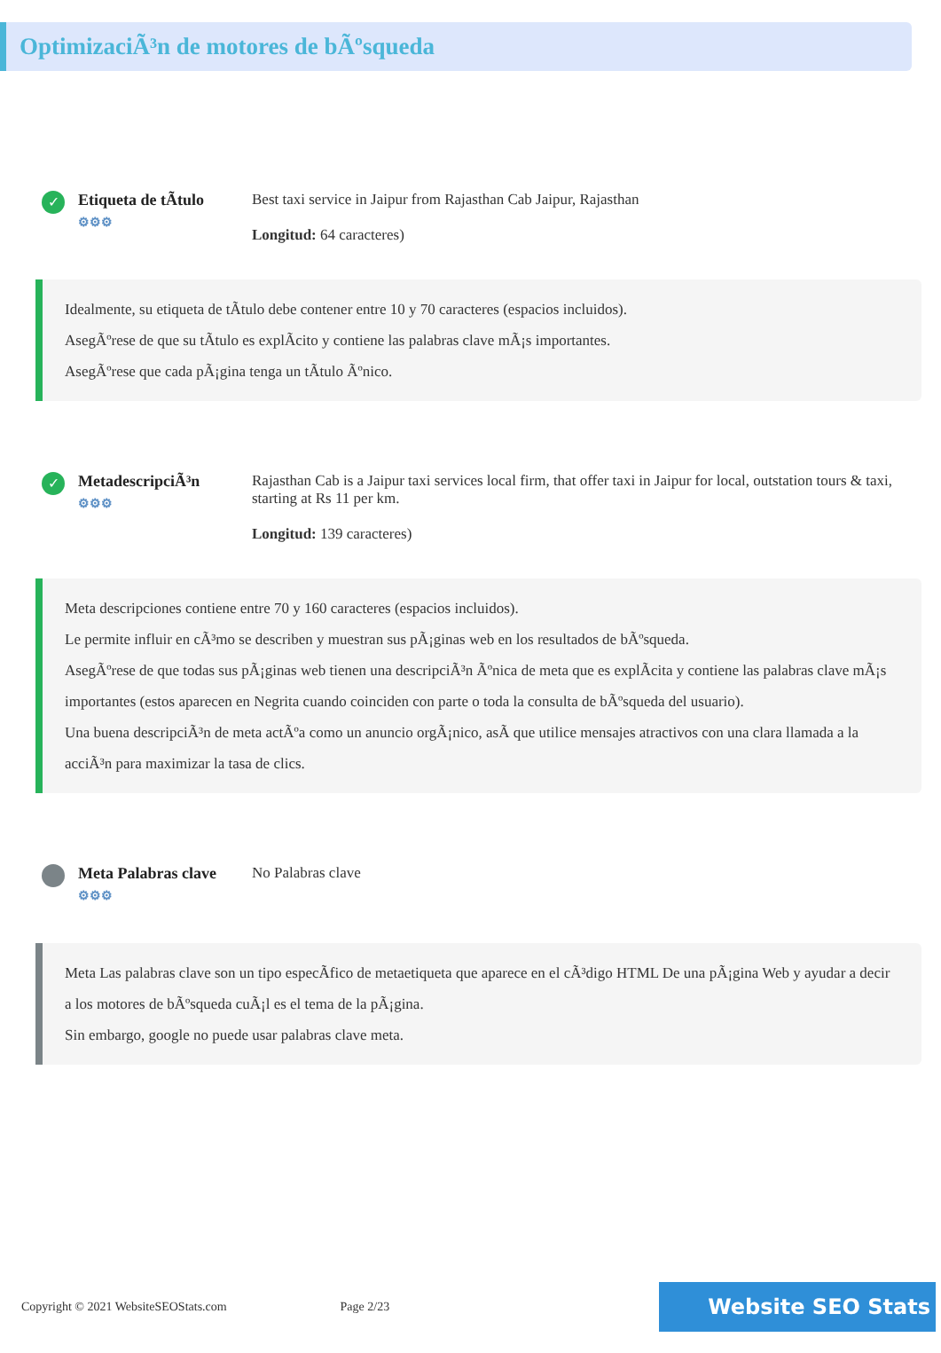OptimizaciÃ³n de motores de bÃºsqueda
✓
Etiqueta de tÃtulo
⚙⚙⚙
Best taxi service in Jaipur from Rajasthan Cab Jaipur, Rajasthan
Longitud: 64 caracteres)
Idealmente, su etiqueta de tÃtulo debe contener entre 10 y 70 caracteres (espacios incluidos).
AsegÃºrese de que su tÃtulo es explÃcito y contiene las palabras clave mÃ¡s importantes.
AsegÃºrese que cada pÃ¡gina tenga un tÃtulo Ãºnico.
✓
MetadescripciÃ³n
⚙⚙⚙
Rajasthan Cab is a Jaipur taxi services local firm, that offer taxi in Jaipur for local, outstation tours & taxi, starting at Rs 11 per km.
Longitud: 139 caracteres)
Meta descripciones contiene entre 70 y 160 caracteres (espacios incluidos).
Le permite influir en cÃ³mo se describen y muestran sus pÃ¡ginas web en los resultados de bÃºsqueda.
AsegÃºrese de que todas sus pÃ¡ginas web tienen una descripciÃ³n Ãºnica de meta que es explÃcita y contiene las palabras clave mÃ¡s importantes (estos aparecen en Negrita cuando coinciden con parte o toda la consulta de bÃºsqueda del usuario).
Una buena descripciÃ³n de meta actÃºa como un anuncio orgÃ¡nico, asÃ que utilice mensajes atractivos con una clara llamada a la acciÃ³n para maximizar la tasa de clics.
Meta Palabras clave
⚙⚙⚙
No Palabras clave
Meta Las palabras clave son un tipo especÃfico de metaetiqueta que aparece en el cÃ³digo HTML De una pÃ¡gina Web y ayudar a decir a los motores de bÃºsqueda cuÃ¡l es el tema de la pÃ¡gina.
Sin embargo, google no puede usar palabras clave meta.
Copyright © 2021 WebsiteSEOStats.com
Page 2/23
Website SEO Stats